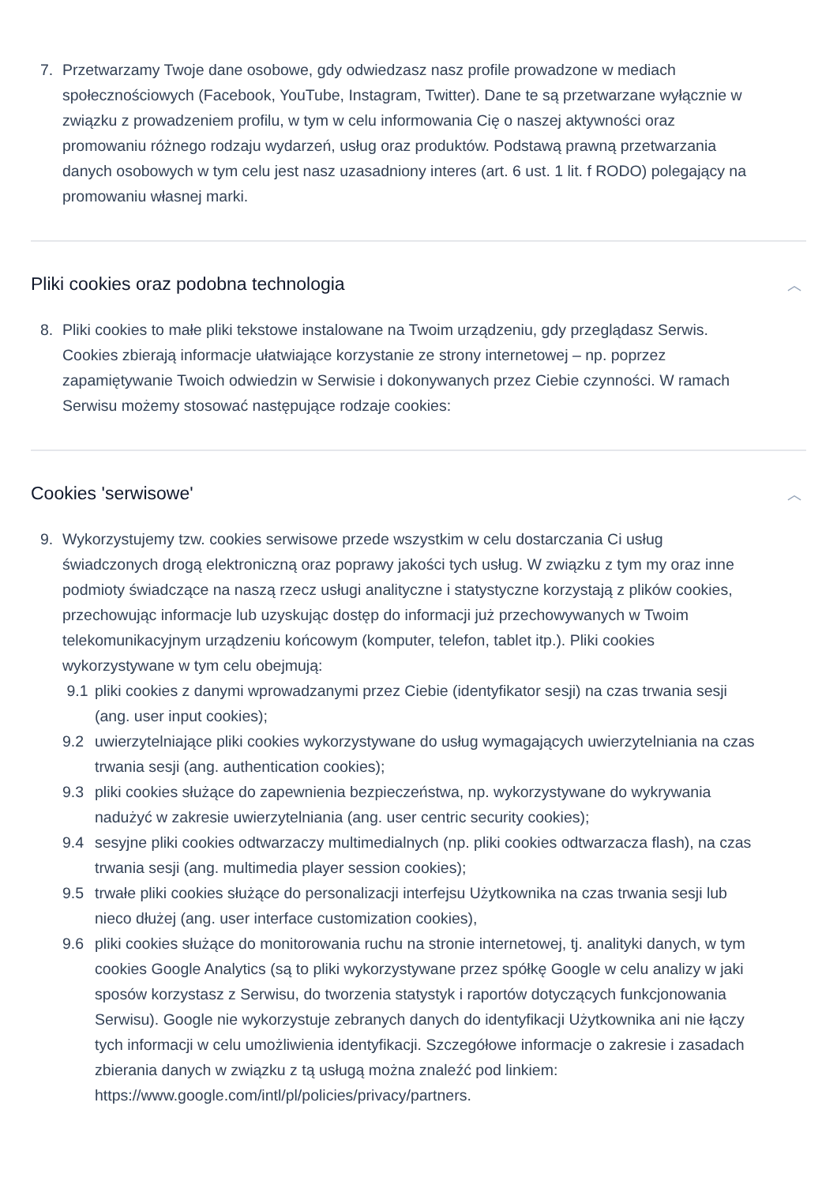7. Przetwarzamy Twoje dane osobowe, gdy odwiedzasz nasz profile prowadzone w mediach społecznościowych (Facebook, YouTube, Instagram, Twitter). Dane te są przetwarzane wyłącznie w związku z prowadzeniem profilu, w tym w celu informowania Cię o naszej aktywności oraz promowaniu różnego rodzaju wydarzeń, usług oraz produktów. Podstawą prawną przetwarzania danych osobowych w tym celu jest nasz uzasadniony interes (art. 6 ust. 1 lit. f RODO) polegający na promowaniu własnej marki.
Pliki cookies oraz podobna technologia ︿
8. Pliki cookies to małe pliki tekstowe instalowane na Twoim urządzeniu, gdy przeglądasz Serwis. Cookies zbierają informacje ułatwiające korzystanie ze strony internetowej – np. poprzez zapamiętywanie Twoich odwiedzin w Serwisie i dokonywanych przez Ciebie czynności. W ramach Serwisu możemy stosować następujące rodzaje cookies:
Cookies 'serwisowe' ︿
9. Wykorzystujemy tzw. cookies serwisowe przede wszystkim w celu dostarczania Ci usług świadczonych drogą elektroniczną oraz poprawy jakości tych usług. W związku z tym my oraz inne podmioty świadczące na naszą rzecz usługi analityczne i statystyczne korzystają z plików cookies, przechowując informacje lub uzyskując dostęp do informacji już przechowywanych w Twoim telekomunikacyjnym urządzeniu końcowym (komputer, telefon, tablet itp.). Pliki cookies wykorzystywane w tym celu obejmują:
9.1 pliki cookies z danymi wprowadzanymi przez Ciebie (identyfikator sesji) na czas trwania sesji (ang. user input cookies);
9.2 uwierzytelniające pliki cookies wykorzystywane do usług wymagających uwierzytelniania na czas trwania sesji (ang. authentication cookies);
9.3 pliki cookies służące do zapewnienia bezpieczeństwa, np. wykorzystywane do wykrywania nadużyć w zakresie uwierzytelniania (ang. user centric security cookies);
9.4 sesyjne pliki cookies odtwarzaczy multimedialnych (np. pliki cookies odtwarzacza flash), na czas trwania sesji (ang. multimedia player session cookies);
9.5 trwałe pliki cookies służące do personalizacji interfejsu Użytkownika na czas trwania sesji lub nieco dłużej (ang. user interface customization cookies),
9.6 pliki cookies służące do monitorowania ruchu na stronie internetowej, tj. analityki danych, w tym cookies Google Analytics (są to pliki wykorzystywane przez spółkę Google w celu analizy w jaki sposów korzystasz z Serwisu, do tworzenia statystyk i raportów dotyczących funkcjonowania Serwisu). Google nie wykorzystuje zebranych danych do identyfikacji Użytkownika ani nie łączy tych informacji w celu umożliwienia identyfikacji. Szczegółowe informacje o zakresie i zasadach zbierania danych w związku z tą usługą można znaleźć pod linkiem: https://www.google.com/intl/pl/policies/privacy/partners.